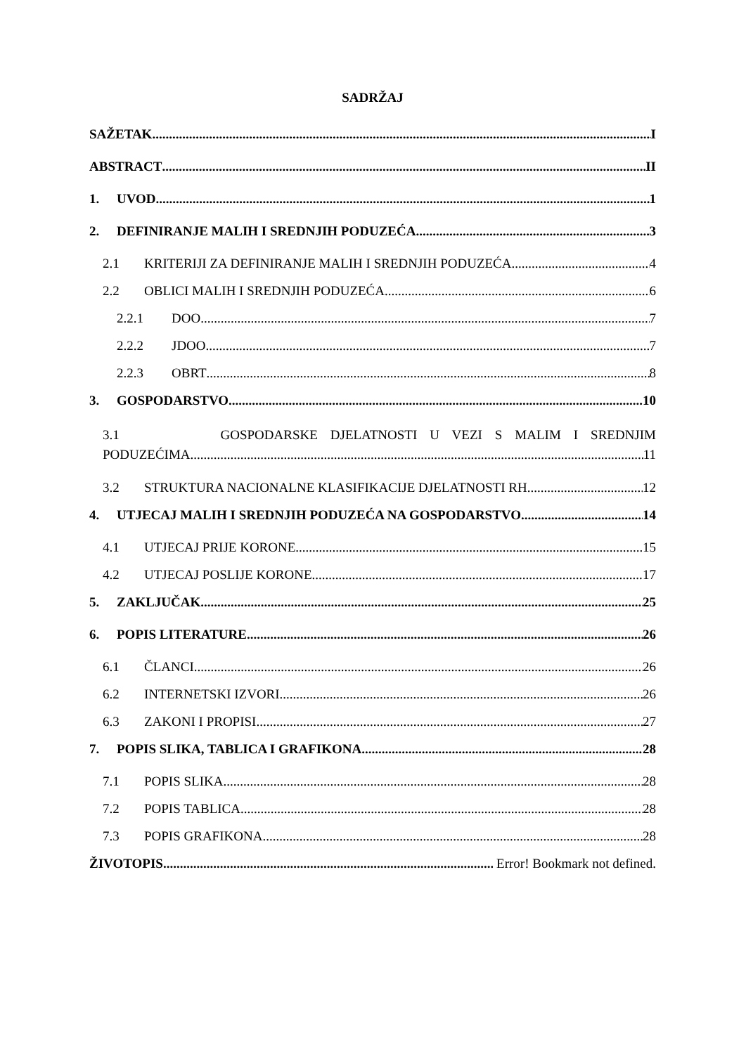SADRŽAJ
SAŽETAK I
ABSTRACT II
1. UVOD 1
2. DEFINIRANJE MALIH I SREDNJIH PODUZEĆA 3
2.1 KRITERIJI ZA DEFINIRANJE MALIH I SREDNJIH PODUZEĆA 4
2.2 OBLICI MALIH I SREDNJIH PODUZEĆA 6
2.2.1 DOO 7
2.2.2 JDOO 7
2.2.3 OBRT 8
3. GOSPODARSTVO 10
3.1 GOSPODARSKE DJELATNOSTI U VEZI S MALIM I SREDNJIM
PODUZEĆIMA 11
3.2 STRUKTURA NACIONALNE KLASIFIKACIJE DJELATNOSTI RH 12
4. UTJECAJ MALIH I SREDNJIH PODUZEĆA NA GOSPODARSTVO 14
4.1 UTJECAJ PRIJE KORONE 15
4.2 UTJECAJ POSLIJE KORONE 17
5. ZAKLJUČAK 25
6. POPIS LITERATURE 26
6.1 ČLANCI 26
6.2 INTERNETSKI IZVORI 26
6.3 ZAKONI I PROPISI 27
7. POPIS SLIKA, TABLICA I GRAFIKONA 28
7.1 POPIS SLIKA 28
7.2 POPIS TABLICA 28
7.3 POPIS GRAFIKONA 28
ŽIVOTOPIS Error! Bookmark not defined.